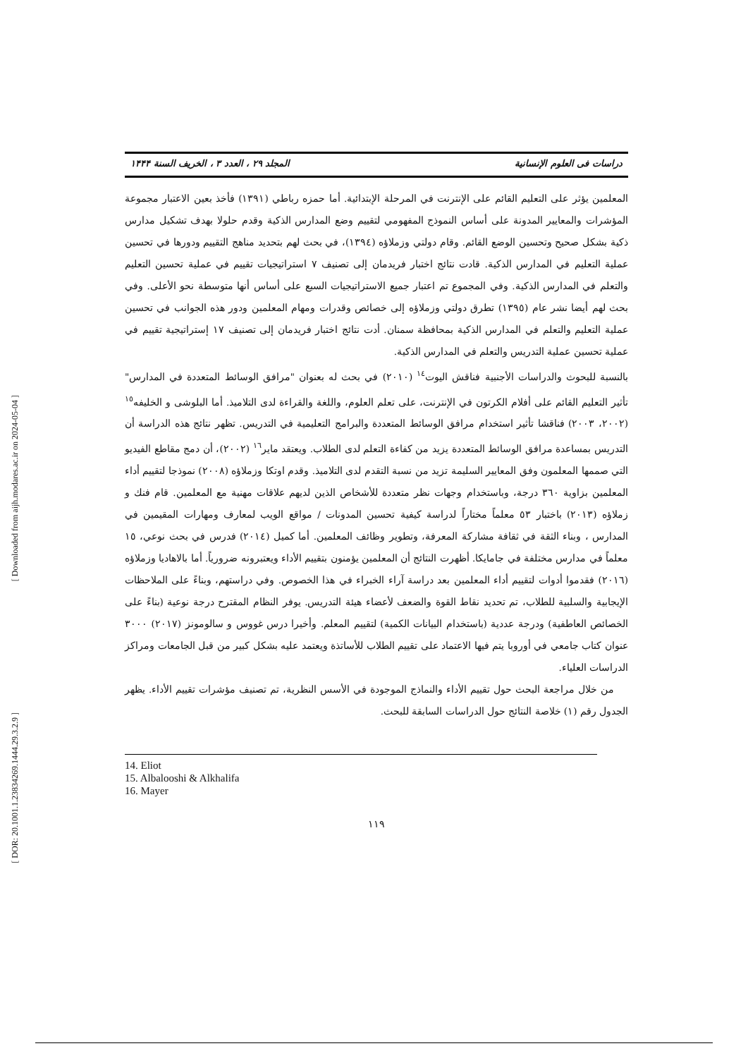[ Downloaded from aijh.modares.ac.ir on 2024-05-04 ]
[ DOR: 20.1001.1.23834269.1444.29.3.2.9 ]
دراسات فی العلوم الإنسانية المجلد ٢٩ ، العدد ٣ ، الخريف السنة ١۴۴۴
المعلمين يؤثر على التعليم القائم على الإنترنت في المرحلة الإبتدائية. أما حمزه رباطي (١٣٩١) فأخذ بعين الاعتبار مجموعة المؤشرات والمعايير المدونة على أساس النموذج المفهومي لتقييم وضع المدارس الذكية وقدم حلولا بهدف تشكيل مدارس ذكية بشكل صحيح وتحسين الوضع القائم. وقام دولتي وزملاؤه (١٣٩٤)، في بحث لهم بتحديد مناهج التقييم ودورها في تحسين عملية التعليم في المدارس الذكية. قادت نتائج اختبار فريدمان إلى تصنيف ٧ استراتيجيات تقييم في عملية تحسين التعليم والتعلم في المدارس الذكية. وفي المجموع تم اعتبار جميع الاستراتيجيات السبع على أساس أنها متوسطة نحو الأعلى. وفي بحث لهم أيضا نشر عام (١٣٩٥) تطرق دولتي وزملاؤه إلى خصائص وقدرات ومهام المعلمين ودور هذه الجوانب في تحسين عملية التعليم والتعلم في المدارس الذكية بمحافظة سمنان. أدت نتائج اختبار فريدمان إلى تصنيف ١٧ إستراتيجية تقييم في عملية تحسين عملية التدريس والتعلم في المدارس الذكية.
بالنسبة للبحوث والدراسات الأجنبية فناقش اليوت<sup>١٤</sup> (٢٠١٠) في بحث له بعنوان "مرافق الوسائط المتعددة في المدارس" تأثير التعليم القائم على أفلام الكرتون في الإنترنت، على تعلم العلوم، واللغة والقراءة لدى التلاميذ. أما البلوشى و الخليفه<sup>١٥</sup> (٢٠٠٢، ٢٠٠٣) فناقشا تأثير استخدام مرافق الوسائط المتعددة والبرامج التعليمية في التدريس. تظهر نتائج هذه الدراسة أن التدريس بمساعدة مرافق الوسائط المتعددة يزيد من كفاءة التعلم لدى الطلاب. ويعتقد ماير<sup>١٦</sup> (٢٠٠٢)، أن دمج مقاطع الفيديو التي صممها المعلمون وفق المعايير السليمة تزيد من نسبة التقدم لدى التلاميذ. وقدم اوتكا وزملاؤه (٢٠٠٨) نموذجا لتقييم أداء المعلمين بزاوية ٣٦٠ درجة، وباستخدام وجهات نظر متعددة للأشخاص الذين لديهم علاقات مهنية مع المعلمين. قام فنك و زملاؤه (٢٠١٣) باختبار ٥٣ معلماً مختاراً لدراسة كيفية تحسين المدونات / مواقع الويب لمعارف ومهارات المقيمين في المدارس ، وبناء الثقة في ثقافة مشاركة المعرفة، وتطوير وظائف المعلمين. أما كميل (٢٠١٤) فدرس في بحث نوعي، ١٥ معلماً في مدارس مختلفة في جامايكا. أظهرت النتائج أن المعلمين يؤمنون بتقييم الأداء ويعتبرونه ضرورياً. أما بالاهاديا وزملاؤه (٢٠١٦) فقدموا أدوات لتقييم أداء المعلمين بعد دراسة آراء الخبراء في هذا الخصوص. وفي دراستهم، وبناءً على الملاحظات الإيجابية والسلبية للطلاب، تم تحديد نقاط القوة والضعف لأعضاء هيئة التدريس. يوفر النظام المقترح درجة نوعية (بناءً على الخصائص العاطفية) ودرجة عددية (باستخدام البيانات الكمية) لتقييم المعلم. وأخيرا درس غووس و سالومونز (٢٠١٧) ٣٠٠٠ عنوان كتاب جامعي في أوروبا يتم فيها الاعتماد على تقييم الطلاب للأساتذة ويعتمد عليه بشكل كبير من قبل الجامعات ومراكز الدراسات العلياء.
من خلال مراجعة البحث حول تقييم الأداء والنماذج الموجودة في الأسس النظرية، تم تصنيف مؤشرات تقييم الأداء. يظهر الجدول رقم (١) خلاصة النتائج حول الدراسات السابقة للبحث.
14. Eliot
15. Albalooshi & Alkhalifa
16. Mayer
١١٩